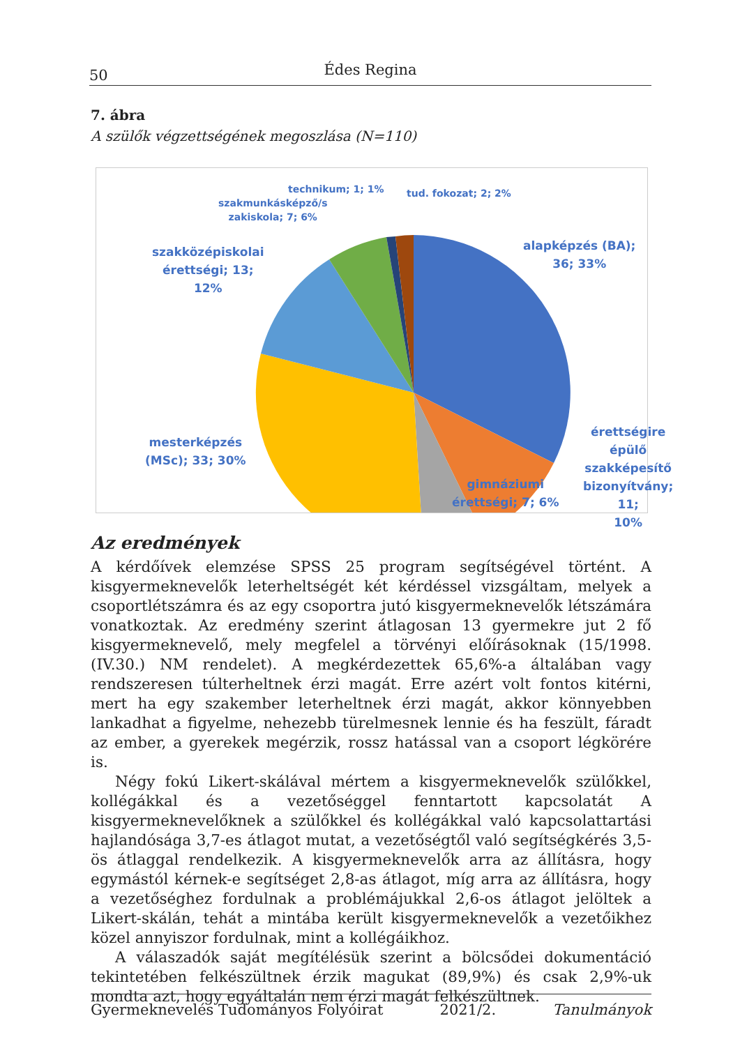50 Édes Regina
7. ábra
A szülők végzettségének megoszlása (N=110)
technikum; 1; 1% tud. fokozat; 2; 2%
szakmunkásképző/s
zakiskola; 7; 6%
alapképzés (BA);
36; 33%
szakközépiskolai
érettségi; 13;
12%
mesterképzés
(MSc); 33; 30%
érettségire
épülő
szakképesítő
bizonyítvány; 11;
10%
gimnáziumi
érettségi; 7; 6%
Az eredmények
A kérdőívek elemzése SPSS 25 program segítségével történt. A kisgyermeknevelők leterheltségét két kérdéssel vizsgáltam, melyek a csoportlétszámra és az egy csoportra jutó kisgyermeknevelők létszámára vonatkoztak. Az eredmény szerint átlagosan 13 gyermekre jut 2 fő kisgyermeknevelő, mely megfelel a törvényi előírásoknak (15/1998. (IV.30.) NM rendelet). A megkérdezettek 65,6%-a általában vagy rendszeresen túlterheltnek érzi magát. Erre azért volt fontos kitérni, mert ha egy szakember leterheltnek érzi magát, akkor könnyebben lankadhat a figyelme, nehezebb türelmesnek lennie és ha feszült, fáradt az ember, a gyerekek megérzik, rossz hatással van a csoport légkörére is.
Négy fokú Likert-skálával mértem a kisgyermeknevelők szülőkkel, kollégákkal és a vezetőséggel fenntartott kapcsolatát A kisgyermeknevelőknek a szülőkkel és kollégákkal való kapcsolattartási hajlandósága 3,7-es átlagot mutat, a vezetőségtől való segítségkérés 3,5-ös átlaggal rendelkezik. A kisgyermeknevelők arra az állításra, hogy egymástól kérnek-e segítséget 2,8-as átlagot, míg arra az állításra, hogy a vezetőséghez fordulnak a problémájukkal 2,6-os átlagot jelöltek a Likert-skálán, tehát a mintába került kisgyermeknevelők a vezetőikhez közel annyiszor fordulnak, mint a kollégáikhoz.
A válaszadók saját megítélésük szerint a bölcsődei dokumentáció tekintetében felkészültnek érzik magukat (89,9%) és csak 2,9%-uk mondta azt, hogy egyáltalán nem érzi magát felkészültnek.
Gyermeknevelés Tudományos Folyóirat 2021/2. Tanulmányok